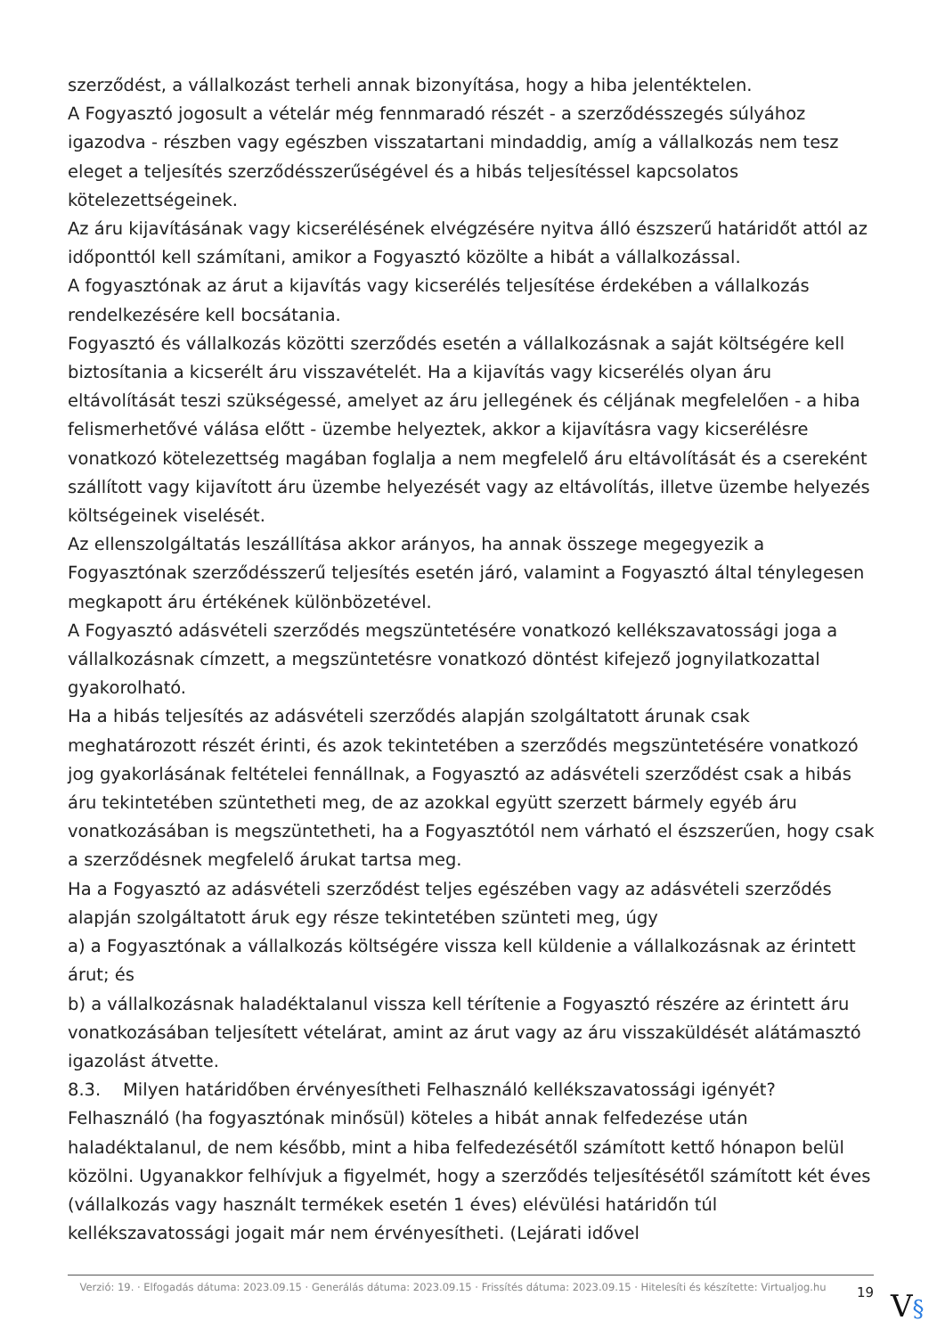szerződést, a vállalkozást terheli annak bizonyítása, hogy a hiba jelentéktelen.
A Fogyasztó jogosult a vételár még fennmaradó részét - a szerződésszegés súlyához igazodva - részben vagy egészben visszatartani mindaddig, amíg a vállalkozás nem tesz eleget a teljesítés szerződésszerűségével és a hibás teljesítéssel kapcsolatos kötelezettségeinek.
Az áru kijavításának vagy kicserélésének elvégzésére nyitva álló észszerű határidőt attól az időponttól kell számítani, amikor a Fogyasztó közölte a hibát a vállalkozással.
A fogyasztónak az árut a kijavítás vagy kicserélés teljesítése érdekében a vállalkozás rendelkezésére kell bocsátania.
Fogyasztó és vállalkozás közötti szerződés esetén a vállalkozásnak a saját költségére kell biztosítania a kicserélt áru visszavételét. Ha a kijavítás vagy kicserélés olyan áru eltávolítását teszi szükségessé, amelyet az áru jellegének és céljának megfelelően - a hiba felismerhetővé válása előtt - üzembe helyeztek, akkor a kijavításra vagy kicserélésre vonatkozó kötelezettség magában foglalja a nem megfelelő áru eltávolítását és a csereként szállított vagy kijavított áru üzembe helyezését vagy az eltávolítás, illetve üzembe helyezés költségeinek viselését.
Az ellenszolgáltatás leszállítása akkor arányos, ha annak összege megegyezik a Fogyasztónak szerződésszerű teljesítés esetén járó, valamint a Fogyasztó által ténylegesen megkapott áru értékének különbözetével.
A Fogyasztó adásvételi szerződés megszüntetésére vonatkozó kellékszavatossági joga a vállalkozásnak címzett, a megszüntetésre vonatkozó döntést kifejező jognyilatkozattal gyakorolható.
Ha a hibás teljesítés az adásvételi szerződés alapján szolgáltatott árunak csak meghatározott részét érinti, és azok tekintetében a szerződés megszüntetésére vonatkozó jog gyakorlásának feltételei fennállnak, a Fogyasztó az adásvételi szerződést csak a hibás áru tekintetében szüntetheti meg, de az azokkal együtt szerzett bármely egyéb áru vonatkozásában is megszüntetheti, ha a Fogyasztótól nem várható el észszerűen, hogy csak a szerződésnek megfelelő árukat tartsa meg.
Ha a Fogyasztó az adásvételi szerződést teljes egészében vagy az adásvételi szerződés alapján szolgáltatott áruk egy része tekintetében szünteti meg, úgy
a) a Fogyasztónak a vállalkozás költségére vissza kell küldenie a vállalkozásnak az érintett árut; és
b) a vállalkozásnak haladéktalanul vissza kell térítenie a Fogyasztó részére az érintett áru vonatkozásában teljesített vételárat, amint az árut vagy az áru visszaküldését alátámasztó igazolást átvette.
8.3. Milyen határidőben érvényesítheti Felhasználó kellékszavatossági igényét?
Felhasználó (ha fogyasztónak minősül) köteles a hibát annak felfedezése után haladéktalanul, de nem később, mint a hiba felfedezésétől számított kettő hónapon belül közölni. Ugyanakkor felhívjuk a figyelmét, hogy a szerződés teljesítésétől számított két éves (vállalkozás vagy használt termékek esetén 1 éves) elévülési határidőn túl kellékszavatossági jogait már nem érvényesítheti. (Lejárati idővel
Verzió: 19. · Elfogadás dátuma: 2023.09.15 · Generálás dátuma: 2023.09.15 · Frissítés dátuma: 2023.09.15 · Hitelesíti és készítette: Virtualjog.hu
19
V§